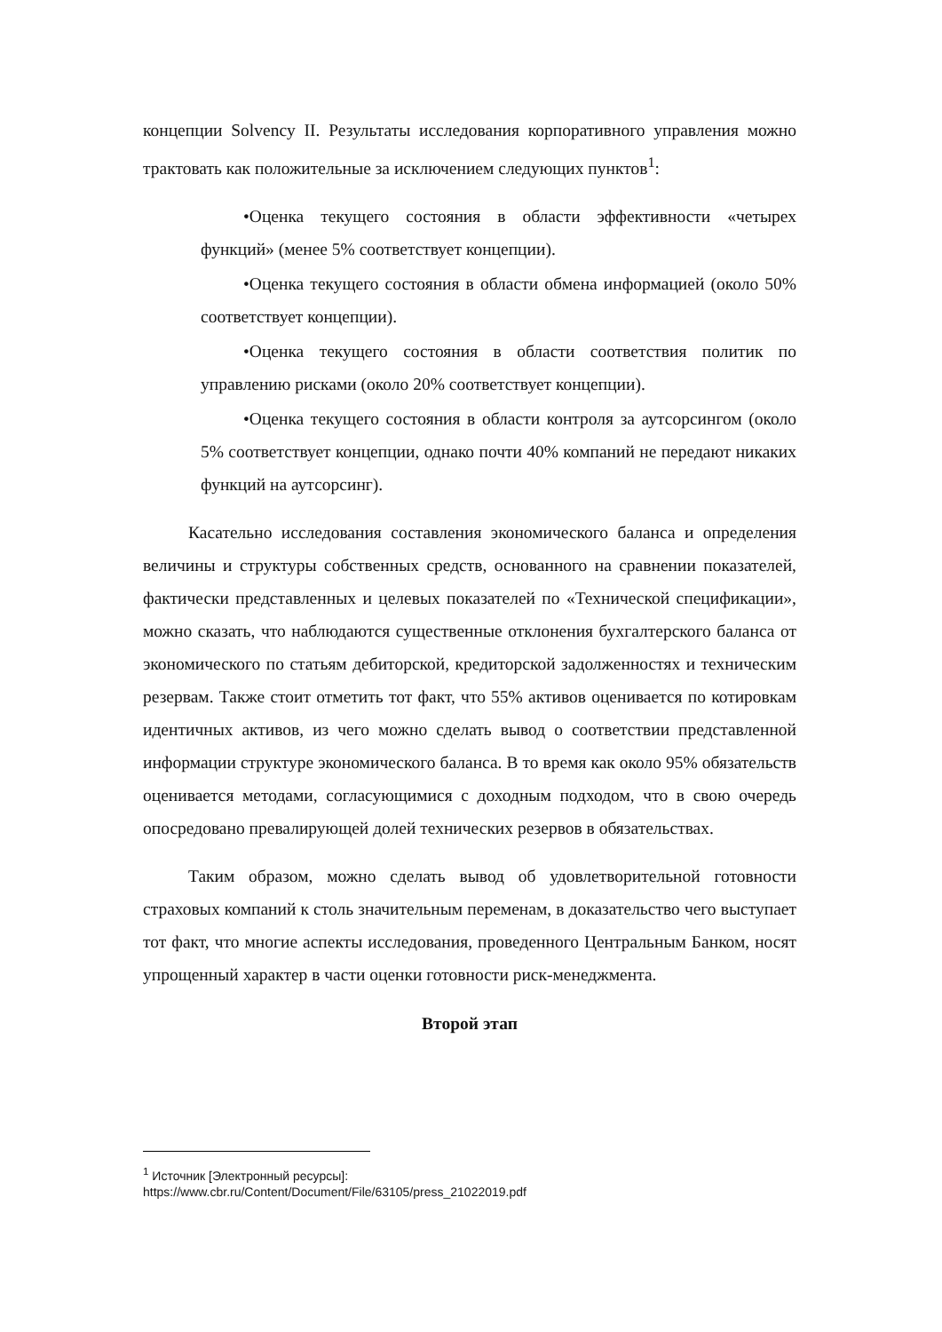концепции Solvency II. Результаты исследования корпоративного управления можно трактовать как положительные за исключением следующих пунктов<sup>1</sup>:
•Оценка текущего состояния в области эффективности «четырех функций» (менее 5% соответствует концепции).
•Оценка текущего состояния в области обмена информацией (около 50% соответствует концепции).
•Оценка текущего состояния в области соответствия политик по управлению рисками (около 20% соответствует концепции).
•Оценка текущего состояния в области контроля за аутсорсингом (около 5% соответствует концепции, однако почти 40% компаний не передают никаких функций на аутсорсинг).
Касательно исследования составления экономического баланса и определения величины и структуры собственных средств, основанного на сравнении показателей, фактически представленных и целевых показателей по «Технической спецификации», можно сказать, что наблюдаются существенные отклонения бухгалтерского баланса от экономического по статьям дебиторской, кредиторской задолженностях и техническим резервам. Также стоит отметить тот факт, что 55% активов оценивается по котировкам идентичных активов, из чего можно сделать вывод о соответствии представленной информации структуре экономического баланса. В то время как около 95% обязательств оценивается методами, согласующимися с доходным подходом, что в свою очередь опосредовано превалирующей долей технических резервов в обязательствах.
Таким образом, можно сделать вывод об удовлетворительной готовности страховых компаний к столь значительным переменам, в доказательство чего выступает тот факт, что многие аспекты исследования, проведенного Центральным Банком, носят упрощенный характер в части оценки готовности риск-менеджмента.
Второй этап
<sup>1</sup> Источник [Электронный ресурсы]:
https://www.cbr.ru/Content/Document/File/63105/press_21022019.pdf